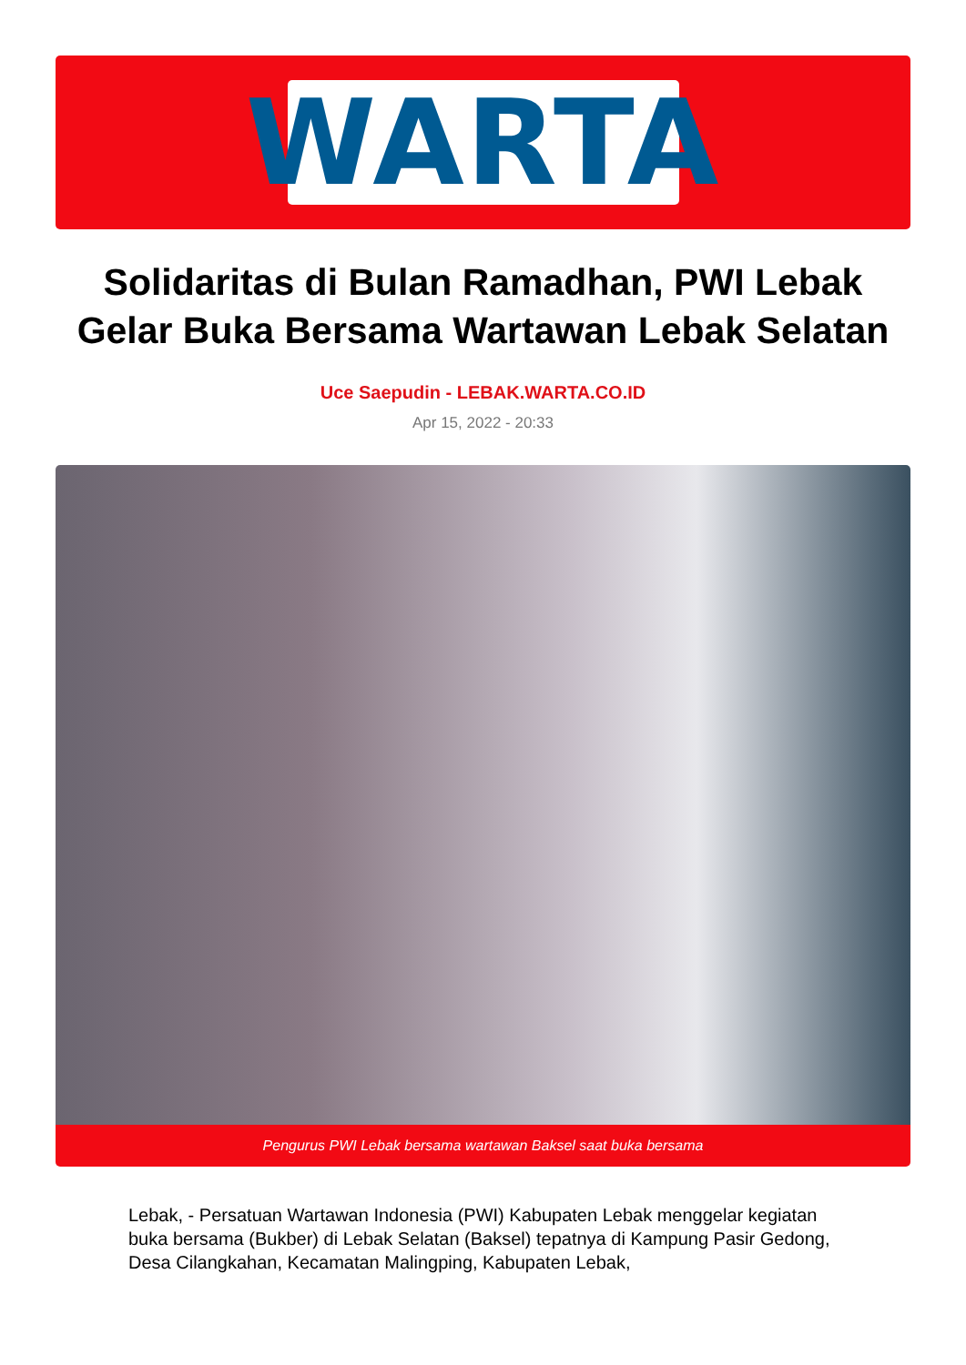WARTA
Solidaritas di Bulan Ramadhan, PWI Lebak Gelar Buka Bersama Wartawan Lebak Selatan
Uce Saepudin - LEBAK.WARTA.CO.ID
Apr 15, 2022 - 20:33
Pengurus PWI Lebak bersama wartawan Baksel saat buka bersama
Lebak, - Persatuan Wartawan Indonesia (PWI) Kabupaten Lebak menggelar kegiatan buka bersama (Bukber) di Lebak Selatan (Baksel) tepatnya di Kampung Pasir Gedong, Desa Cilangkahan, Kecamatan Malingping, Kabupaten Lebak,